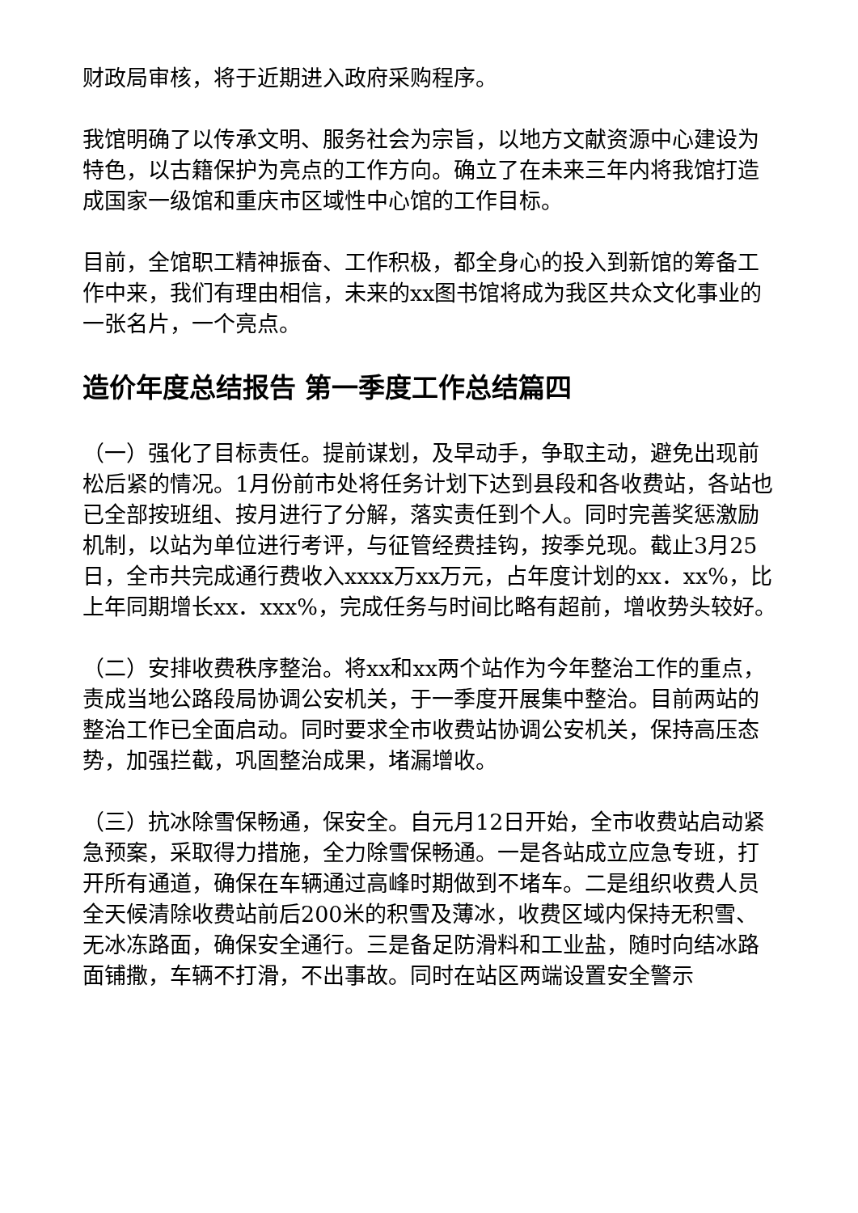财政局审核，将于近期进入政府采购程序。
我馆明确了以传承文明、服务社会为宗旨，以地方文献资源中心建设为特色，以古籍保护为亮点的工作方向。确立了在未来三年内将我馆打造成国家一级馆和重庆市区域性中心馆的工作目标。
目前，全馆职工精神振奋、工作积极，都全身心的投入到新馆的筹备工作中来，我们有理由相信，未来的xx图书馆将成为我区共众文化事业的一张名片，一个亮点。
造价年度总结报告 第一季度工作总结篇四
（一）强化了目标责任。提前谋划，及早动手，争取主动，避免出现前松后紧的情况。1月份前市处将任务计划下达到县段和各收费站，各站也已全部按班组、按月进行了分解，落实责任到个人。同时完善奖惩激励机制，以站为单位进行考评，与征管经费挂钩，按季兑现。截止3月25日，全市共完成通行费收入xxxx万xx万元，占年度计划的xx．xx%，比上年同期增长xx．xxx%，完成任务与时间比略有超前，增收势头较好。
（二）安排收费秩序整治。将xx和xx两个站作为今年整治工作的重点，责成当地公路段局协调公安机关，于一季度开展集中整治。目前两站的整治工作已全面启动。同时要求全市收费站协调公安机关，保持高压态势，加强拦截，巩固整治成果，堵漏增收。
（三）抗冰除雪保畅通，保安全。自元月12日开始，全市收费站启动紧急预案，采取得力措施，全力除雪保畅通。一是各站成立应急专班，打开所有通道，确保在车辆通过高峰时期做到不堵车。二是组织收费人员全天候清除收费站前后200米的积雪及薄冰，收费区域内保持无积雪、无冰冻路面，确保安全通行。三是备足防滑料和工业盐，随时向结冰路面铺撒，车辆不打滑，不出事故。同时在站区两端设置安全警示